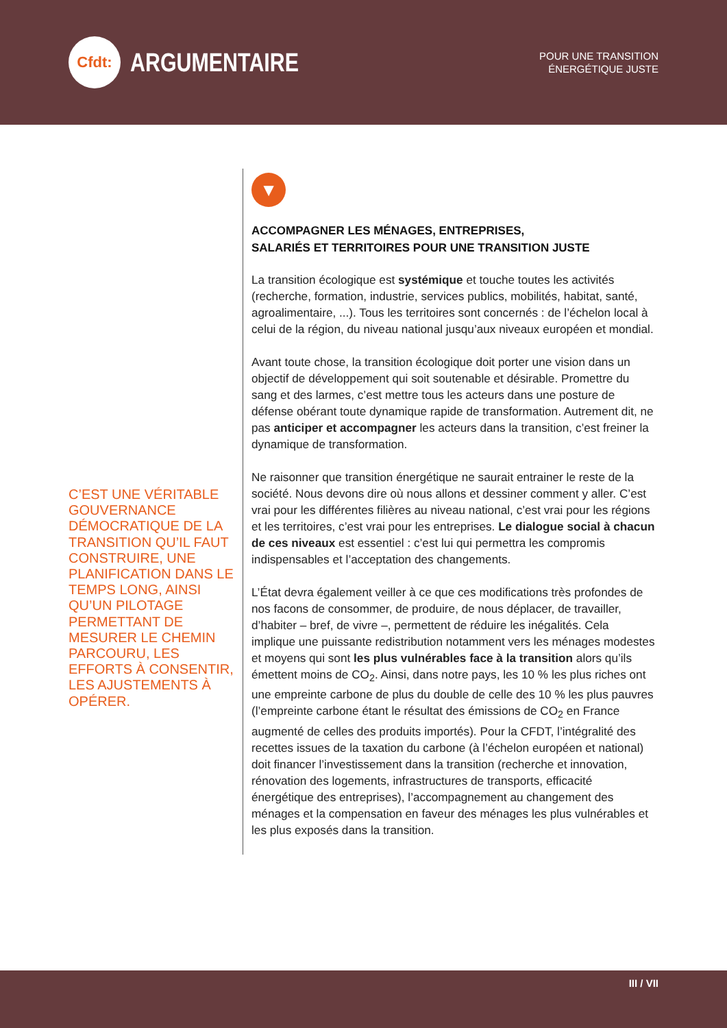Cfdt:
ARGUMENTAIRE
POUR UNE TRANSITION
ÉNERGÉTIQUE JUSTE
C’EST UNE VÉRITABLE GOUVERNANCE DÉMOCRATIQUE DE LA TRANSITION QU’IL FAUT CONSTRUIRE, UNE PLANIFICATION DANS LE TEMPS LONG, AINSI QU’UN PILOTAGE PERMETTANT DE MESURER LE CHEMIN PARCOURU, LES EFFORTS À CONSENTIR, LES AJUSTEMENTS À OPÉRER.
▼
ACCOMPAGNER LES MÉNAGES, ENTREPRISES,
SALARIÉS ET TERRITOIRES POUR UNE TRANSITION JUSTE
La transition écologique est systémique et touche toutes les activités (recherche, formation, industrie, services publics, mobilités, habitat, santé, agroalimentaire, ...). Tous les territoires sont concernés : de l’échelon local à celui de la région, du niveau national jusqu’aux niveaux européen et mondial.
Avant toute chose, la transition écologique doit porter une vision dans un objectif de développement qui soit soutenable et désirable. Promettre du sang et des larmes, c’est mettre tous les acteurs dans une posture de défense obérant toute dynamique rapide de transformation. Autrement dit, ne pas anticiper et accompagner les acteurs dans la transition, c’est freiner la dynamique de transformation.
Ne raisonner que transition énergétique ne saurait entrainer le reste de la société. Nous devons dire où nous allons et dessiner comment y aller. C’est vrai pour les différentes filières au niveau national, c’est vrai pour les régions et les territoires, c’est vrai pour les entreprises. Le dialogue social à chacun de ces niveaux est essentiel : c’est lui qui permettra les compromis indispensables et l’acceptation des changements.
L’État devra également veiller à ce que ces modifications très profondes de nos facons de consommer, de produire, de nous déplacer, de travailler, d’habiter – bref, de vivre –, permettent de réduire les inégalités. Cela implique une puissante redistribution notamment vers les ménages modestes et moyens qui sont les plus vulnérables face à la transition alors qu’ils émettent moins de CO<sub>2</sub>. Ainsi, dans notre pays, les 10 % les plus riches ont une empreinte carbone de plus du double de celle des 10 % les plus pauvres (l’empreinte carbone étant le résultat des émissions de CO<sub>2</sub> en France augmenté de celles des produits importés). Pour la CFDT, l’intégralité des recettes issues de la taxation du carbone (à l’échelon européen et national) doit financer l’investissement dans la transition (recherche et innovation, rénovation des logements, infrastructures de transports, efficacité énergétique des entreprises), l’accompagnement au changement des ménages et la compensation en faveur des ménages les plus vulnérables et les plus exposés dans la transition.
III / VII